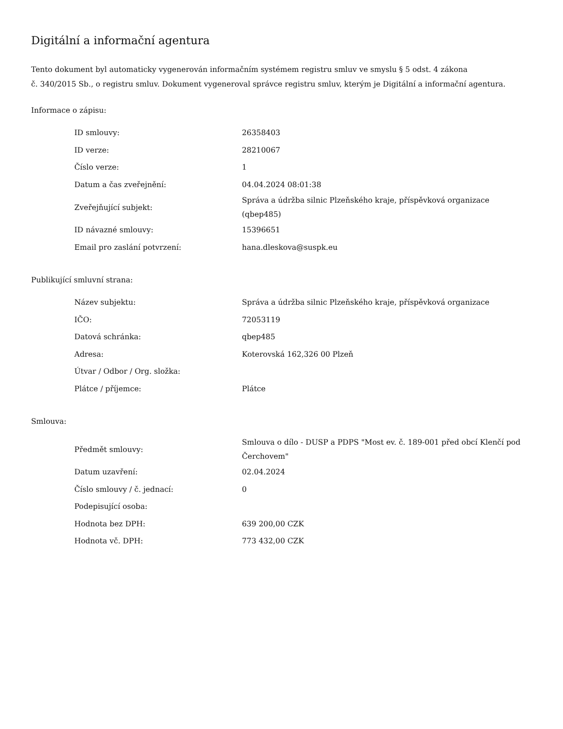Digitální a informační agentura
Tento dokument byl automaticky vygenerován informačním systémem registru smluv ve smyslu § 5 odst. 4 zákona
č. 340/2015 Sb., o registru smluv. Dokument vygeneroval správce registru smluv, kterým je Digitální a informační agentura.
Informace o zápisu:
| ID smlouvy: | 26358403 |
| ID verze: | 28210067 |
| Číslo verze: | 1 |
| Datum a čas zveřejnění: | 04.04.2024 08:01:38 |
| Zveřejňující subjekt: | Správa a údržba silnic Plzeňského kraje, příspěvková organizace (qbep485) |
| ID návazné smlouvy: | 15396651 |
| Email pro zaslání potvrzení: | hana.dleskova@suspk.eu |
Publikující smluvní strana:
| Název subjektu: | Správa a údržba silnic Plzeňského kraje, příspěvková organizace |
| IČO: | 72053119 |
| Datová schránka: | qbep485 |
| Adresa: | Koterovská 162,326 00 Plzeň |
| Útvar / Odbor / Org. složka: | |
| Plátce / příjemce: | Plátce |
Smlouva:
| Předmět smlouvy: | Smlouva o dílo - DUSP a PDPS "Most ev. č. 189-001 před obcí Klenčí pod Čerchovem" |
| Datum uzavření: | 02.04.2024 |
| Číslo smlouvy / č. jednací: | 0 |
| Podepisující osoba: | |
| Hodnota bez DPH: | 639 200,00 CZK |
| Hodnota vč. DPH: | 773 432,00 CZK |